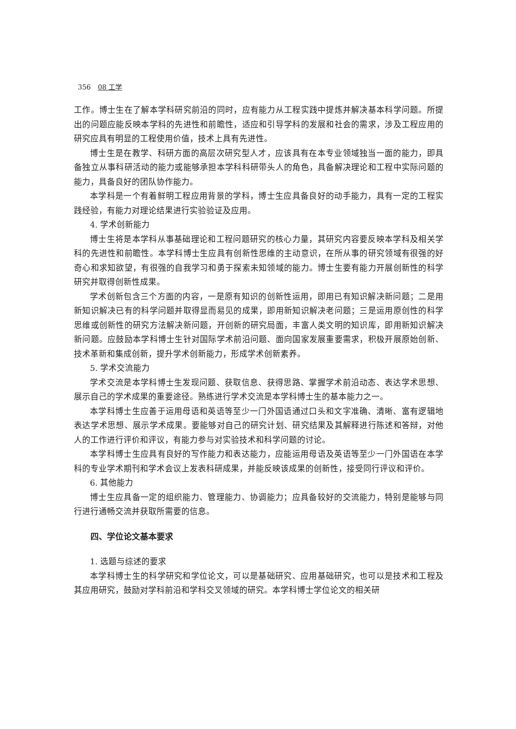356 08 工学
工作。博士生在了解本学科研究前沿的同时，应有能力从工程实践中提炼并解决基本科学问题。所提出的问题应能反映本学科的先进性和前瞻性，适应和引导学科的发展和社会的需求，涉及工程应用的研究应具有明显的工程使用价值，技术上具有先进性。
博士生是在教学、科研方面的高层次研究型人才，应该具有在本专业领域独当一面的能力，即具备独立从事科研活动的能力或能够承担本学科科研带头人的角色，具备解决理论和工程中实际问题的能力，具备良好的团队协作能力。
本学科是一个有着鲜明工程应用背景的学科，博士生应具备良好的动手能力，具有一定的工程实践经验，有能力对理论结果进行实验验证及应用。
4. 学术创新能力
博士生将是本学科从事基础理论和工程问题研究的核心力量，其研究内容要反映本学科及相关学科的先进性和前瞻性。本学科博士生应具有创新性思维的主动意识，在所从事的研究领域有很强的好奇心和求知欲望，有很强的自我学习和勇于探索未知领域的能力。博士生要有能力开展创新性的科学研究并取得创新性成果。
学术创新包含三个方面的内容，一是原有知识的创新性运用，即用已有知识解决新问题；二是用新知识解决已有的科学问题并取得显而易见的成果，即用新知识解决老问题；三是运用原创性的科学思维或创新性的研究方法解决新问题，开创新的研究局面，丰富人类文明的知识库，即用新知识解决新问题。应鼓励本学科博士生针对国际学术前沿问题、面向国家发展重要需求，积极开展原始创新、技术革新和集成创新，提升学术创新能力，形成学术创新素养。
5. 学术交流能力
学术交流是本学科博士生发现问题、获取信息、获得思路、掌握学术前沿动态、表达学术思想、展示自己的学术成果的重要途径。熟练进行学术交流是本学科博士生的基本能力之一。
本学科博士生应善于运用母语和英语等至少一门外国语通过口头和文字准确、清晰、富有逻辑地表达学术思想、展示学术成果。要能够对自己的研究计划、研究结果及其解释进行陈述和答辩，对他人的工作进行评价和评议，有能力参与对实验技术和科学问题的讨论。
本学科博士生应具有良好的写作能力和表达能力，应能运用母语及英语等至少一门外国语在本学科的专业学术期刊和学术会议上发表科研成果，并能反映该成果的创新性，接受同行评议和评价。
6. 其他能力
博士生应具备一定的组织能力、管理能力、协调能力；应具备较好的交流能力，特别是能够与同行进行通畅交流并获取所需要的信息。
四、学位论文基本要求
1. 选题与综述的要求
本学科博士生的科学研究和学位论文，可以是基础研究、应用基础研究，也可以是技术和工程及其应用研究，鼓励对学科前沿和学科交叉领域的研究。本学科博士学位论文的相关研